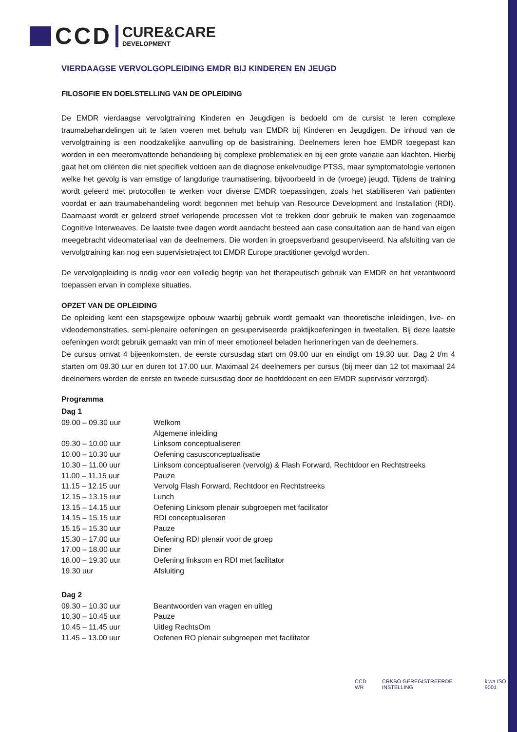CCD
CURE&CARE
DEVELOPMENT
VIERDAAGSE VERVOLGOPLEIDING EMDR BIJ KINDEREN EN JEUGD
FILOSOFIE EN DOELSTELLING VAN DE OPLEIDING
De EMDR vierdaagse vervolgtraining Kinderen en Jeugdigen is bedoeld om de cursist te leren complexe traumabehandelingen uit te laten voeren met behulp van EMDR bij Kinderen en Jeugdigen. De inhoud van de vervolgtraining is een noodzakelijke aanvulling op de basistraining. Deelnemers leren hoe EMDR toegepast kan worden in een meeromvattende behandeling bij complexe problematiek en bij een grote variatie aan klachten. Hierbij gaat het om cliënten die niet specifiek voldoen aan de diagnose enkelvoudige PTSS, maar symptomatologie vertonen welke het gevolg is van ernstige of langdurige traumatisering, bijvoorbeeld in de (vroege) jeugd. Tijdens de training wordt geleerd met protocollen te werken voor diverse EMDR toepassingen, zoals het stabiliseren van patiënten voordat er aan traumabehandeling wordt begonnen met behulp van Resource Development and Installation (RDI). Daarnaast wordt er geleerd stroef verlopende processen vlot te trekken door gebruik te maken van zogenaamde Cognitive Interweaves. De laatste twee dagen wordt aandacht besteed aan case consultation aan de hand van eigen meegebracht videomateriaal van de deelnemers. Die worden in groepsverband gesuperviseerd. Na afsluiting van de vervolgtraining kan nog een supervisietraject tot EMDR Europe practitioner gevolgd worden.
De vervolgopleiding is nodig voor een volledig begrip van het therapeutisch gebruik van EMDR en het verantwoord toepassen ervan in complexe situaties.
OPZET VAN DE OPLEIDING
De opleiding kent een stapsgewijze opbouw waarbij gebruik wordt gemaakt van theoretische inleidingen, live- en videodemonstraties, semi-plenaire oefeningen en gesuperviseerde praktijkoefeningen in tweetallen. Bij deze laatste oefeningen wordt gebruik gemaakt van min of meer emotioneel beladen herinneringen van de deelnemers.
De cursus omvat 4 bijeenkomsten, de eerste cursusdag start om 09.00 uur en eindigt om 19.30 uur. Dag 2 t/m 4 starten om 09.30 uur en duren tot 17.00 uur. Maximaal 24 deelnemers per cursus (bij meer dan 12 tot maximaal 24 deelnemers worden de eerste en tweede cursusdag door de hoofddocent en een EMDR supervisor verzorgd).
Programma
Dag 1
| 09.00 – 09.30 uur | Welkom |
| | Algemene inleiding |
| 09.30 – 10.00 uur | Linksom conceptualiseren |
| 10.00 – 10.30 uur | Oefening casusconceptualisatie |
| 10.30 – 11.00 uur | Linksom conceptualiseren (vervolg) & Flash Forward, Rechtdoor en Rechtstreeks |
| 11.00 – 11.15 uur | Pauze |
| 11.15 – 12.15 uur | Vervolg Flash Forward, Rechtdoor en Rechtstreeks |
| 12.15 – 13.15 uur | Lunch |
| 13.15 – 14.15 uur | Oefening Linksom plenair subgroepen met facilitator |
| 14.15 – 15.15 uur | RDI conceptualiseren |
| 15.15 – 15.30 uur | Pauze |
| 15.30 – 17.00 uur | Oefening RDI plenair voor de groep |
| 17.00 – 18.00 uur | Diner |
| 18.00 – 19.30 uur | Oefening linksom en RDI met facilitator |
| 19.30 uur | Afsluiting |
Dag 2
| 09.30 – 10.30 uur | Beantwoorden van vragen en uitleg |
| 10.30 – 10.45 uur | Pauze |
| 10.45 – 11.45 uur | Uitleg RechtsOm |
| 11.45 – 13.00 uur | Oefenen RO plenair subgroepen met facilitator |
CCD WR
CRKBO GEREGISTREERDE INSTELLING
kiwa ISO 9001